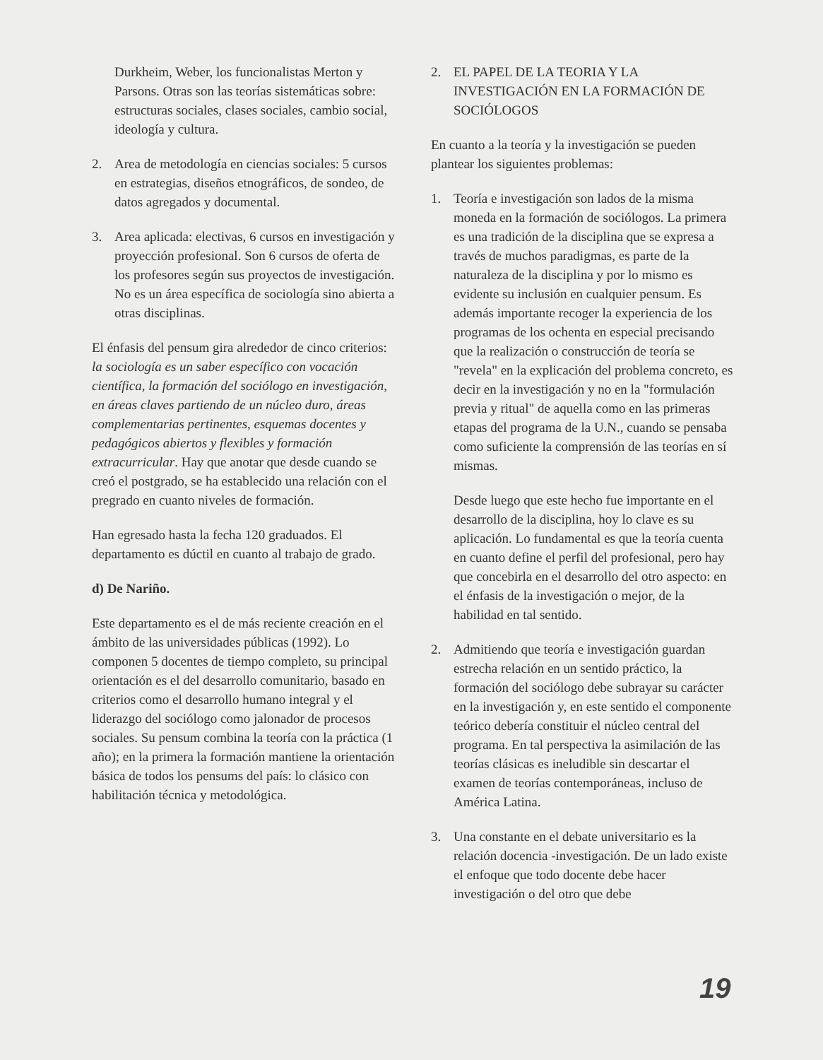Durkheim, Weber, los funcionalistas Merton y Parsons. Otras son las teorías sistemáticas sobre: estructuras sociales, clases sociales, cambio social, ideología y cultura.
2. Area de metodología en ciencias sociales: 5 cursos en estrategias, diseños etnográficos, de sondeo, de datos agregados y documental.
3. Area aplicada: electivas, 6 cursos en investigación y proyección profesional. Son 6 cursos de oferta de los profesores según sus proyectos de investigación. No es un área específica de sociología sino abierta a otras disciplinas.
El énfasis del pensum gira alrededor de cinco criterios: la sociología es un saber específico con vocación científica, la formación del sociólogo en investigación, en áreas claves partiendo de un núcleo duro, áreas complementarias pertinentes, esquemas docentes y pedagógicos abiertos y flexibles y formación extracurricular. Hay que anotar que desde cuando se creó el postgrado, se ha establecido una relación con el pregrado en cuanto niveles de formación.
Han egresado hasta la fecha 120 graduados. El departamento es dúctil en cuanto al trabajo de grado.
d) De Nariño.
Este departamento es el de más reciente creación en el ámbito de las universidades públicas (1992). Lo componen 5 docentes de tiempo completo, su principal orientación es el del desarrollo comunitario, basado en criterios como el desarrollo humano integral y el liderazgo del sociólogo como jalonador de procesos sociales. Su pensum combina la teoría con la práctica (1 año); en la primera la formación mantiene la orientación básica de todos los pensums del país: lo clásico con habilitación técnica y metodológica.
2. EL PAPEL DE LA TEORIA Y LA INVESTIGACIÓN EN LA FORMACIÓN DE SOCIÓLOGOS
En cuanto a la teoría y la investigación se pueden plantear los siguientes problemas:
1. Teoría e investigación son lados de la misma moneda en la formación de sociólogos. La primera es una tradición de la disciplina que se expresa a través de muchos paradigmas, es parte de la naturaleza de la disciplina y por lo mismo es evidente su inclusión en cualquier pensum. Es además importante recoger la experiencia de los programas de los ochenta en especial precisando que la realización o construcción de teoría se "revela" en la explicación del problema concreto, es decir en la investigación y no en la "formulación previa y ritual" de aquella como en las primeras etapas del programa de la U.N., cuando se pensaba como suficiente la comprensión de las teorías en sí mismas.
Desde luego que este hecho fue importante en el desarrollo de la disciplina, hoy lo clave es su aplicación. Lo fundamental es que la teoría cuenta en cuanto define el perfil del profesional, pero hay que concebirla en el desarrollo del otro aspecto: en el énfasis de la investigación o mejor, de la habilidad en tal sentido.
2. Admitiendo que teoría e investigación guardan estrecha relación en un sentido práctico, la formación del sociólogo debe subrayar su carácter en la investigación y, en este sentido el componente teórico debería constituir el núcleo central del programa. En tal perspectiva la asimilación de las teorías clásicas es ineludible sin descartar el examen de teorías contemporáneas, incluso de América Latina.
3. Una constante en el debate universitario es la relación docencia -investigación. De un lado existe el enfoque que todo docente debe hacer investigación o del otro que debe
19